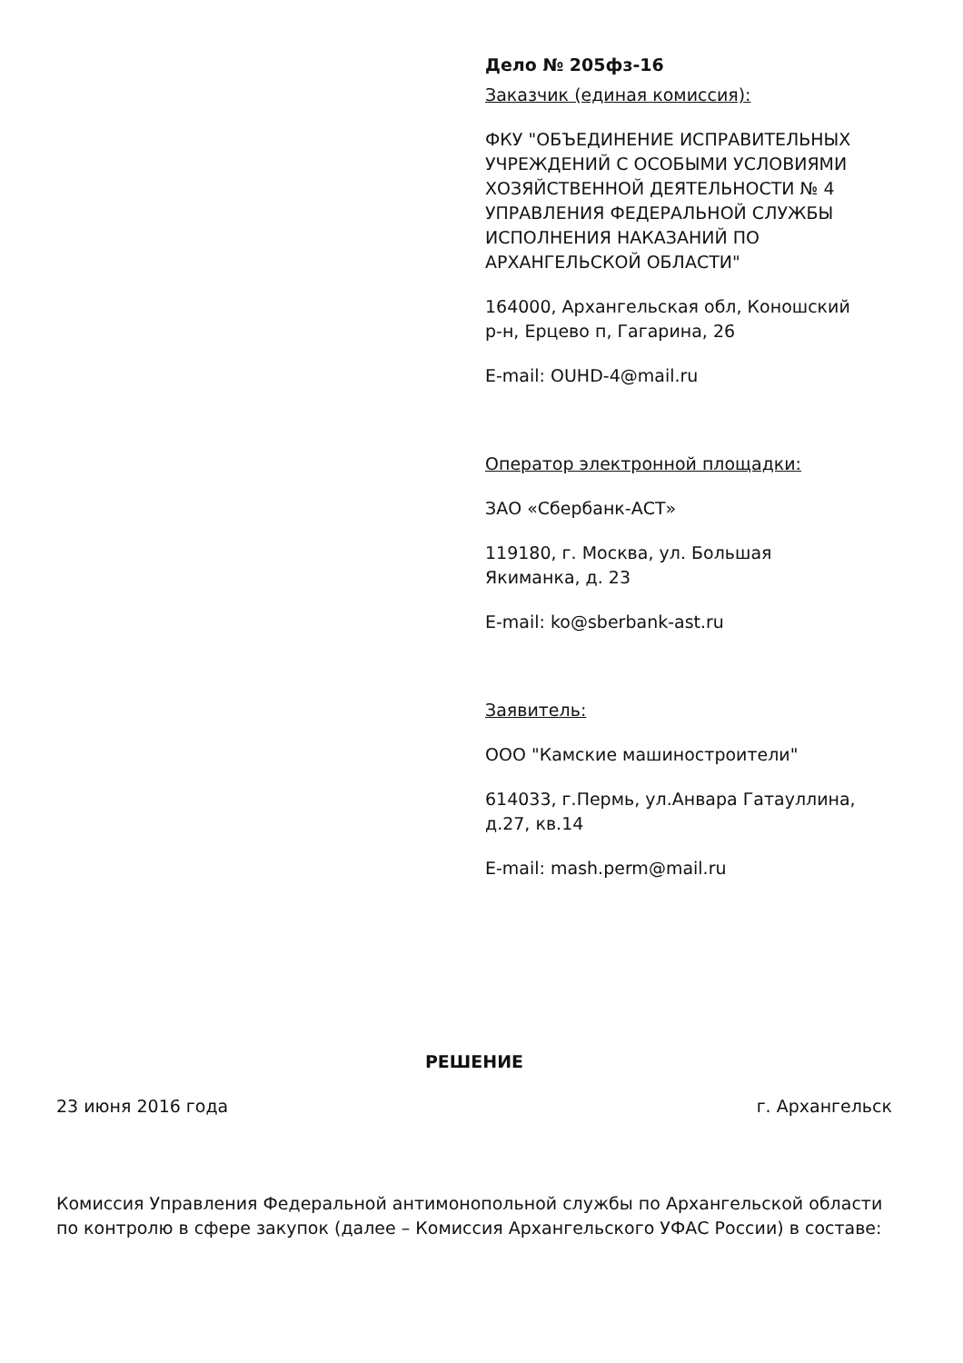Дело № 205фз-16
Заказчик (единая комиссия):
ФКУ "ОБЪЕДИНЕНИЕ ИСПРАВИТЕЛЬНЫХ УЧРЕЖДЕНИЙ С ОСОБЫМИ УСЛОВИЯМИ ХОЗЯЙСТВЕННОЙ ДЕЯТЕЛЬНОСТИ № 4 УПРАВЛЕНИЯ ФЕДЕРАЛЬНОЙ СЛУЖБЫ ИСПОЛНЕНИЯ НАКАЗАНИЙ ПО АРХАНГЕЛЬСКОЙ ОБЛАСТИ"
164000, Архангельская обл, Коношский р-н, Ерцево п, Гагарина, 26
E-mail: OUHD-4@mail.ru
Оператор электронной площадки:
ЗАО «Сбербанк-АСТ»
119180, г. Москва, ул. Большая Якиманка, д. 23
E-mail: ko@sberbank-ast.ru
Заявитель:
ООО "Камские машиностроители"
614033, г.Пермь, ул.Анвара Гатауллина, д.27, кв.14
E-mail: mash.perm@mail.ru
РЕШЕНИЕ
23 июня 2016 года г. Архангельск
Комиссия Управления Федеральной антимонопольной службы по Архангельской области по контролю в сфере закупок (далее – Комиссия Архангельского УФАС России) в составе: